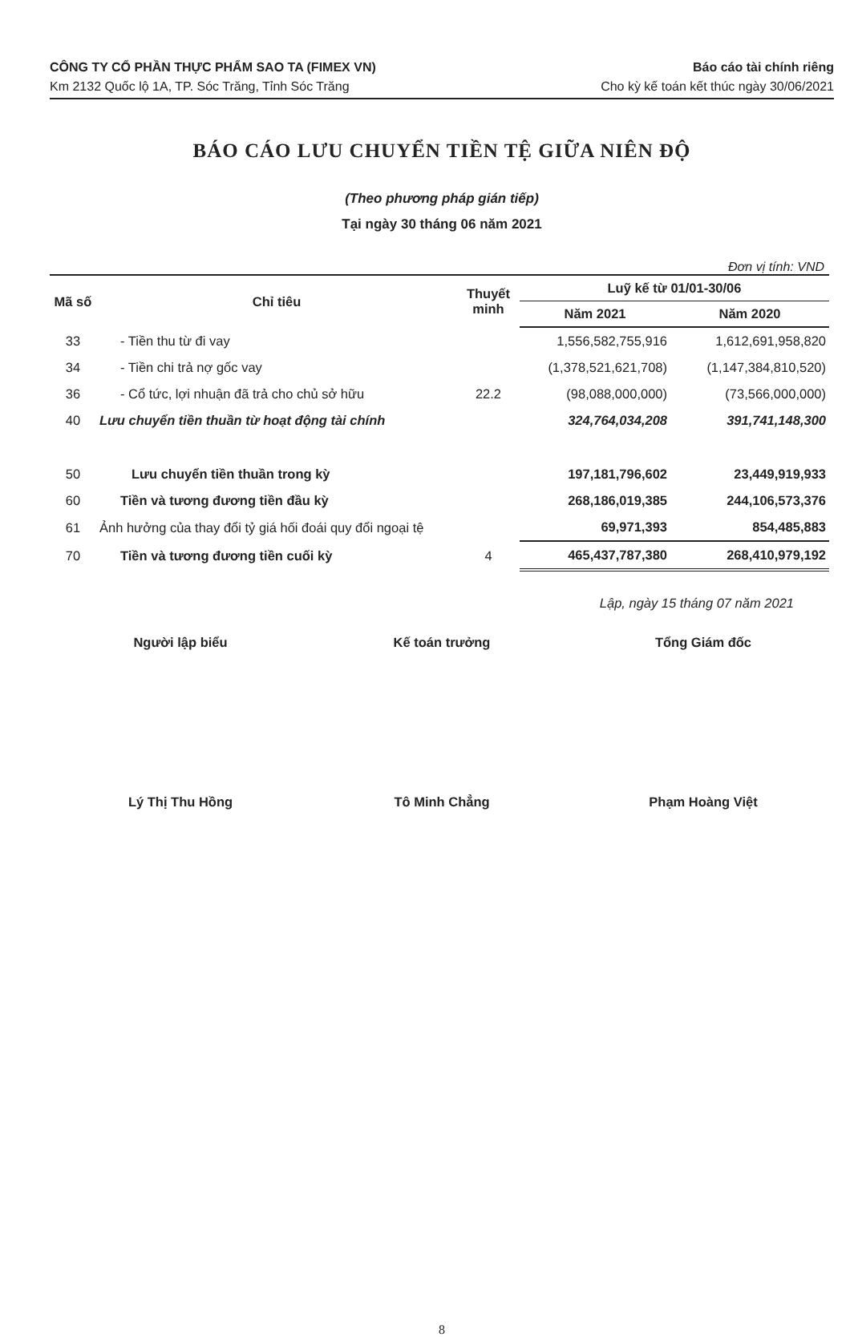CÔNG TY CỔ PHẦN THỰC PHẨM SAO TA (FIMEX VN)
Km 2132 Quốc lộ 1A, TP. Sóc Trăng, Tỉnh Sóc Trăng
Báo cáo tài chính riêng
Cho kỳ kế toán kết thúc ngày 30/06/2021
BÁO CÁO LƯU CHUYỂN TIỀN TỆ GIỮA NIÊN ĐỘ
(Theo phương pháp gián tiếp)
Tại ngày 30 tháng 06 năm 2021
Đơn vị tính: VND
| Mã số | Chỉ tiêu | Thuyết minh | Luỹ kế từ 01/01-30/06 | |
| --- | --- | --- | --- | --- |
| | | | Năm 2021 | Năm 2020 |
| 33 | - Tiền thu từ đi vay | | 1,556,582,755,916 | 1,612,691,958,820 |
| 34 | - Tiền chi trả nợ gốc vay | | (1,378,521,621,708) | (1,147,384,810,520) |
| 36 | - Cổ tức, lợi nhuận đã trả cho chủ sở hữu | 22.2 | (98,088,000,000) | (73,566,000,000) |
| 40 | Lưu chuyển tiền thuần từ hoạt động tài chính | | 324,764,034,208 | 391,741,148,300 |
| 50 | Lưu chuyển tiền thuần trong kỳ | | 197,181,796,602 | 23,449,919,933 |
| 60 | Tiền và tương đương tiền đầu kỳ | | 268,186,019,385 | 244,106,573,376 |
| 61 | Ảnh hưởng của thay đổi tỷ giá hối đoái quy đổi ngoại tệ | | 69,971,393 | 854,485,883 |
| 70 | Tiền và tương đương tiền cuối kỳ | 4 | 465,437,787,380 | 268,410,979,192 |
Lập, ngày 15 tháng 07 năm 2021
Người lập biểu Kế toán trưởng Tổng Giám đốc
Lý Thị Thu Hồng Tô Minh Chẳng Phạm Hoàng Việt
8